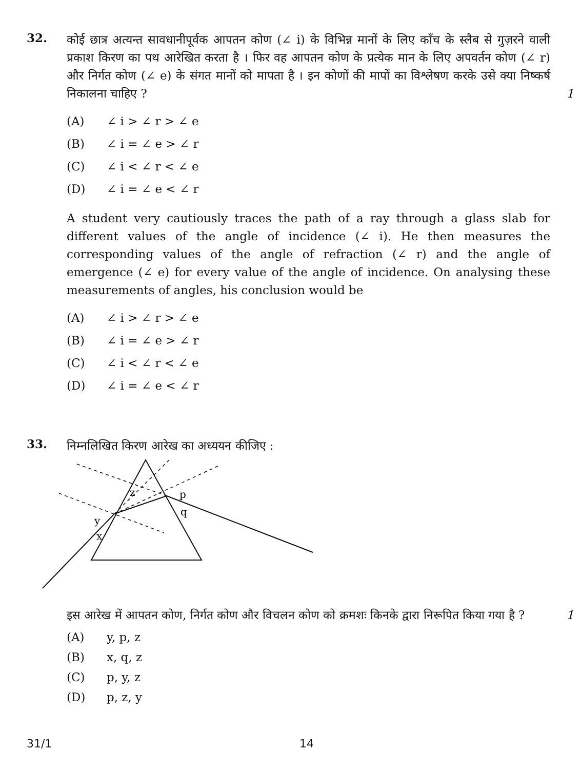32.
कोई छात्र अत्यन्त सावधानीपूर्वक आपतन कोण (∠ i) के विभिन्न मानों के लिए काँच के स्लैब से गुज़रने वाली प्रकाश किरण का पथ आरेखित करता है । फिर वह आपतन कोण के प्रत्येक मान के लिए अपवर्तन कोण (∠ r) और निर्गत कोण (∠ e) के संगत मानों को मापता है । इन कोणों की मापों का विश्लेषण करके उसे क्या निष्कर्ष निकालना चाहिए ? 1
(A) ∠ i > ∠ r > ∠ e
(B) ∠ i = ∠ e > ∠ r
(C) ∠ i < ∠ r < ∠ e
(D) ∠ i = ∠ e < ∠ r
A student very cautiously traces the path of a ray through a glass slab for different values of the angle of incidence (∠ i). He then measures the corresponding values of the angle of refraction (∠ r) and the angle of emergence (∠ e) for every value of the angle of incidence. On analysing these measurements of angles, his conclusion would be
(A) ∠ i > ∠ r > ∠ e
(B) ∠ i = ∠ e > ∠ r
(C) ∠ i < ∠ r < ∠ e
(D) ∠ i = ∠ e < ∠ r
33.
निम्नलिखित किरण आरेख का अध्ययन कीजिए :
z
p
q
y
x
इस आरेख में आपतन कोण, निर्गत कोण और विचलन कोण को क्रमशः किनके द्वारा निरूपित किया गया है ? 1
(A) y, p, z
(B) x, q, z
(C) p, y, z
(D) p, z, y
31/1 14